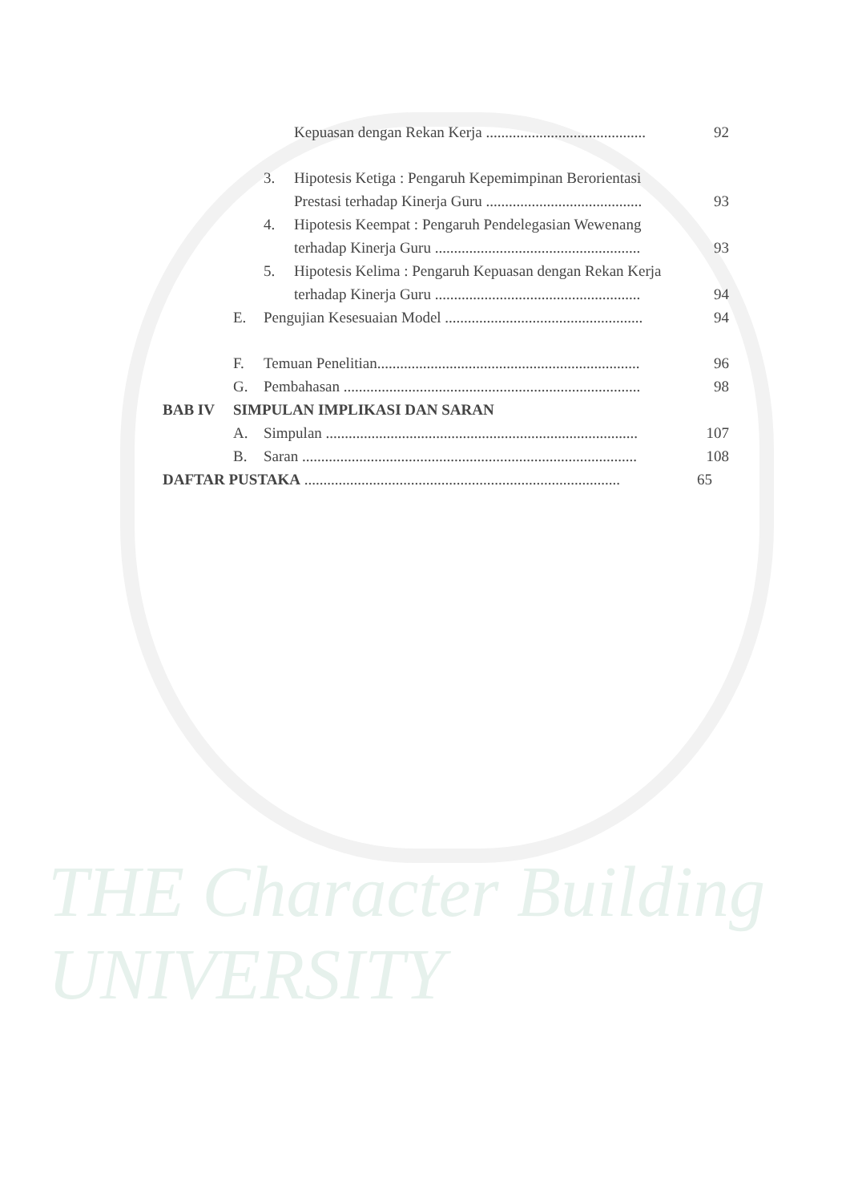THE Character Building UNIVERSITY
Kepuasan dengan Rekan Kerja .......................................... 92
3. Hipotesis Ketiga : Pengaruh Kepemimpinan Berorientasi
Prestasi terhadap Kinerja Guru ......................................... 93
4. Hipotesis Keempat : Pengaruh Pendelegasian Wewenang
terhadap Kinerja Guru ...................................................... 93
5. Hipotesis Kelima : Pengaruh Kepuasan dengan Rekan Kerja
terhadap Kinerja Guru ...................................................... 94
E. Pengujian Kesesuaian Model .................................................... 94
F. Temuan Penelitian..................................................................... 96
G. Pembahasan .............................................................................. 98
BAB IV SIMPULAN IMPLIKASI DAN SARAN
A. Simpulan .................................................................................. 107
B. Saran ........................................................................................ 108
DAFTAR PUSTAKA ................................................................................... 65